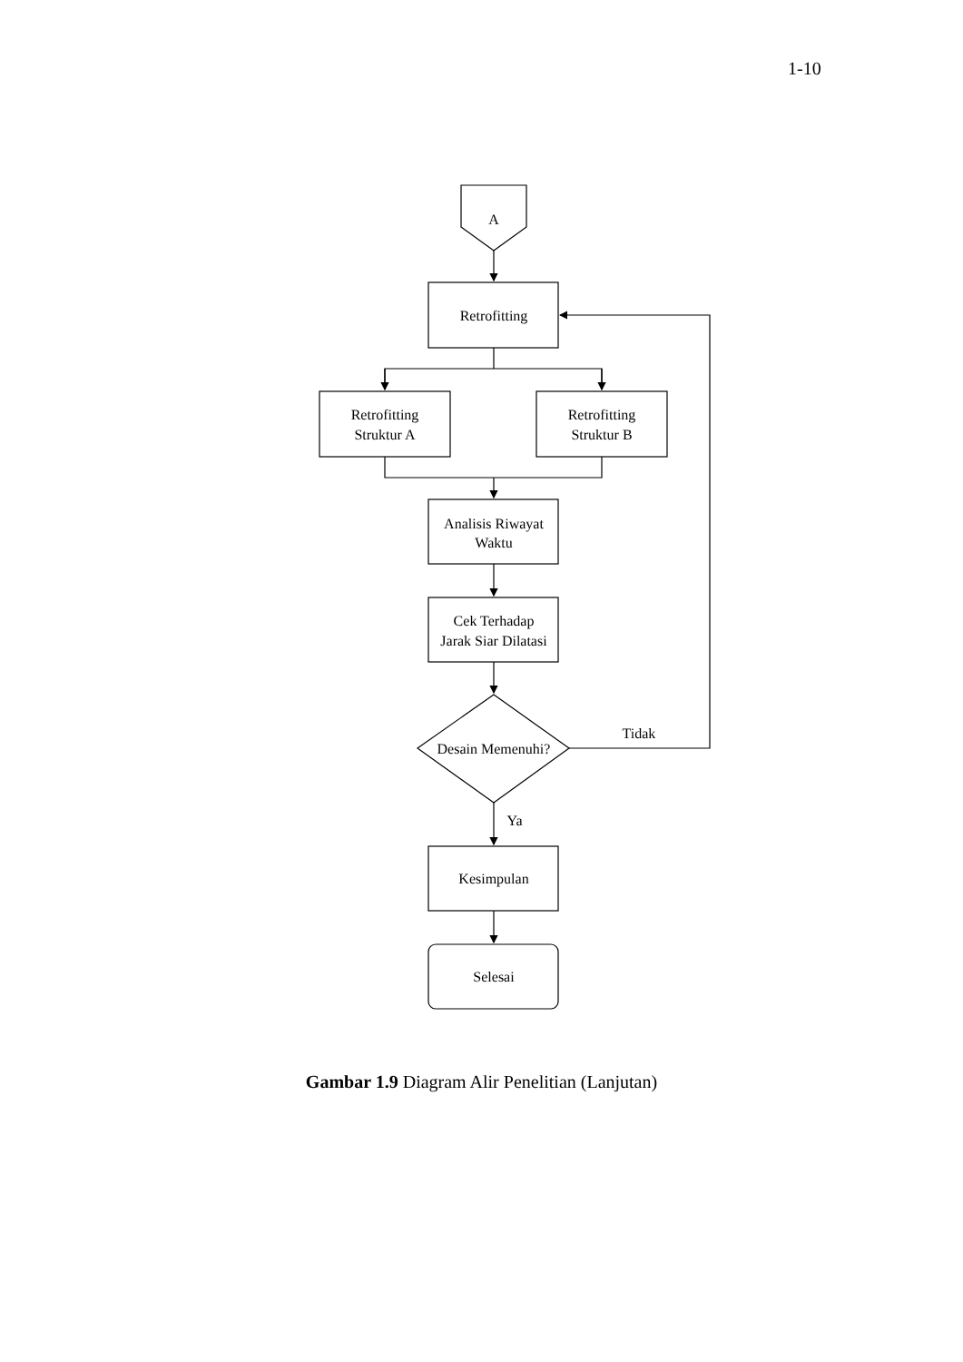1-10
A
Retrofitting
Retrofitting
Struktur A
Retrofitting
Struktur B
Analisis Riwayat
Waktu
Cek Terhadap
Jarak Siar Dilatasi
Desain Memenuhi?
Tidak
Ya
Kesimpulan
Selesai
Gambar 1.9 Diagram Alir Penelitian (Lanjutan)